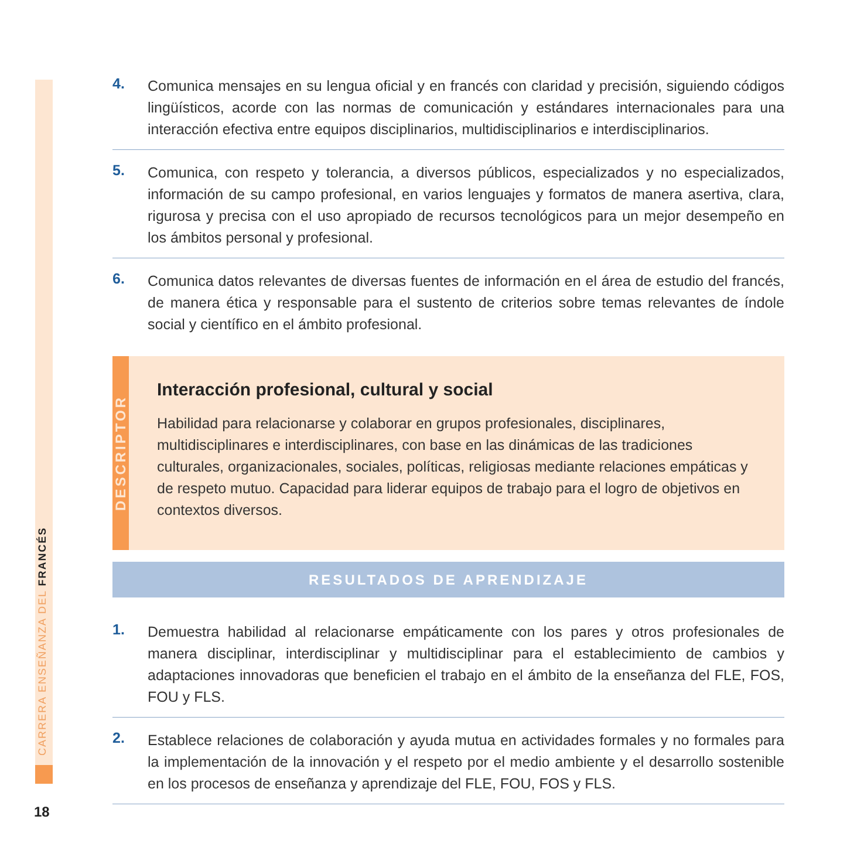CARRERA ENSEÑANZA DEL FRANCÉS
4.
Comunica mensajes en su lengua oficial y en francés con claridad y precisión, siguiendo códigos lingüísticos, acorde con las normas de comunicación y estándares internacionales para una interacción efectiva entre equipos disciplinarios, multidisciplinarios e interdisciplinarios.
5.
Comunica, con respeto y tolerancia, a diversos públicos, especializados y no especializados, información de su campo profesional, en varios lenguajes y formatos de manera asertiva, clara, rigurosa y precisa con el uso apropiado de recursos tecnológicos para un mejor desempeño en los ámbitos personal y profesional.
6.
Comunica datos relevantes de diversas fuentes de información en el área de estudio del francés, de manera ética y responsable para el sustento de criterios sobre temas relevantes de índole social y científico en el ámbito profesional.
DESCRIPTOR
Interacción profesional, cultural y social
Habilidad para relacionarse y colaborar en grupos profesionales, disciplinares, multidisciplinares e interdisciplinares, con base en las dinámicas de las tradiciones culturales, organizacionales, sociales, políticas, religiosas mediante relaciones empáticas y de respeto mutuo. Capacidad para liderar equipos de trabajo para el logro de objetivos en contextos diversos.
RESULTADOS DE APRENDIZAJE
1.
Demuestra habilidad al relacionarse empáticamente con los pares y otros profesionales de manera disciplinar, interdisciplinar y multidisciplinar para el establecimiento de cambios y adaptaciones innovadoras que beneficien el trabajo en el ámbito de la enseñanza del FLE, FOS, FOU y FLS.
2.
Establece relaciones de colaboración y ayuda mutua en actividades formales y no formales para la implementación de la innovación y el respeto por el medio ambiente y el desarrollo sostenible en los procesos de enseñanza y aprendizaje del FLE, FOU, FOS y FLS.
18